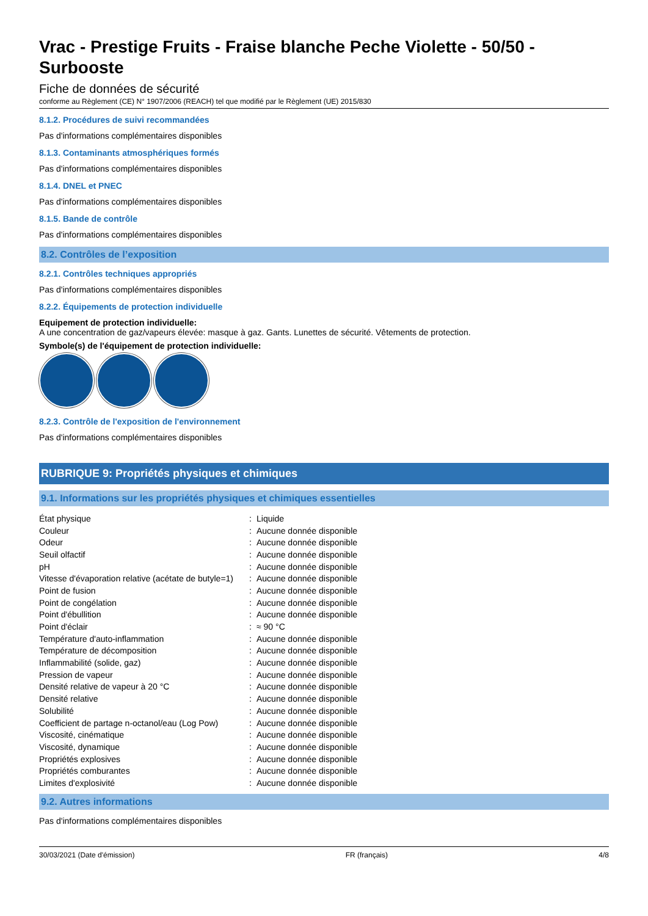Vrac - Prestige Fruits - Fraise blanche Peche Violette - 50/50 - Surbooste
Fiche de données de sécurité
conforme au Règlement (CE) N° 1907/2006 (REACH) tel que modifié par le Règlement (UE) 2015/830
8.1.2. Procédures de suivi recommandées
Pas d'informations complémentaires disponibles
8.1.3. Contaminants atmosphériques formés
Pas d'informations complémentaires disponibles
8.1.4. DNEL et PNEC
Pas d'informations complémentaires disponibles
8.1.5. Bande de contrôle
Pas d'informations complémentaires disponibles
8.2. Contrôles de l’exposition
8.2.1. Contrôles techniques appropriés
Pas d'informations complémentaires disponibles
8.2.2. Équipements de protection individuelle
Equipement de protection individuelle:
A une concentration de gaz/vapeurs élevée: masque à gaz. Gants. Lunettes de sécurité. Vêtements de protection.
Symbole(s) de l'équipement de protection individuelle:
8.2.3. Contrôle de l'exposition de l'environnement
Pas d'informations complémentaires disponibles
RUBRIQUE 9: Propriétés physiques et chimiques
9.1. Informations sur les propriétés physiques et chimiques essentielles
| État physique | : | Liquide |
| Couleur | : | Aucune donnée disponible |
| Odeur | : | Aucune donnée disponible |
| Seuil olfactif | : | Aucune donnée disponible |
| pH | : | Aucune donnée disponible |
| Vitesse d'évaporation relative (acétate de butyle=1) | : | Aucune donnée disponible |
| Point de fusion | : | Aucune donnée disponible |
| Point de congélation | : | Aucune donnée disponible |
| Point d'ébullition | : | Aucune donnée disponible |
| Point d'éclair | : | ≈ 90 °C |
| Température d'auto-inflammation | : | Aucune donnée disponible |
| Température de décomposition | : | Aucune donnée disponible |
| Inflammabilité (solide, gaz) | : | Aucune donnée disponible |
| Pression de vapeur | : | Aucune donnée disponible |
| Densité relative de vapeur à 20 °C | : | Aucune donnée disponible |
| Densité relative | : | Aucune donnée disponible |
| Solubilité | : | Aucune donnée disponible |
| Coefficient de partage n-octanol/eau (Log Pow) | : | Aucune donnée disponible |
| Viscosité, cinématique | : | Aucune donnée disponible |
| Viscosité, dynamique | : | Aucune donnée disponible |
| Propriétés explosives | : | Aucune donnée disponible |
| Propriétés comburantes | : | Aucune donnée disponible |
| Limites d'explosivité | : | Aucune donnée disponible |
9.2. Autres informations
Pas d'informations complémentaires disponibles
30/03/2021 (Date d'émission) FR (français) 4/8